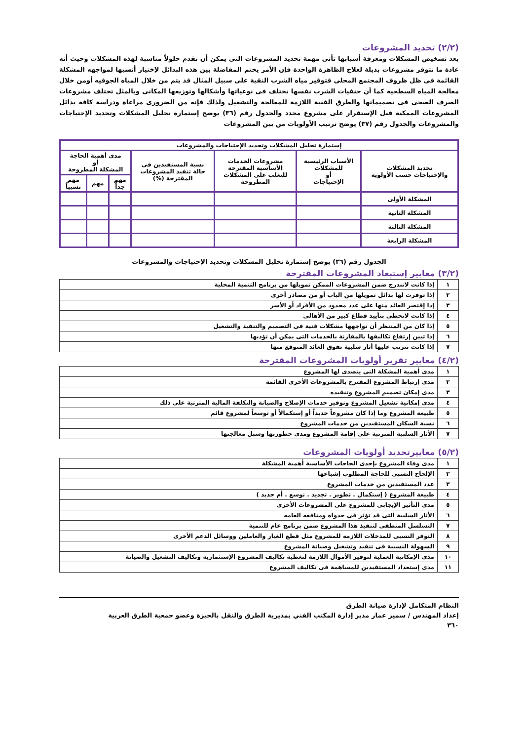(٢/٢) تحديد المشروعات
بعد تشخيص المشكلات ومعرفة أسبابها تأتى مهمة تحديد المشروعات التى يمكن أن تقدم حلولاً مناسبة لهذه المشكلات وحيث أنه عادة ما تتوفر مشروعات بديلة لعلاج الظاهرة الواحدة فإن الأمر يحتم المفاضلة بين هذه البدائل لإختيار أنسبها لمواجهه المشكلة القائمة فى ظل ظروف المجتمع المحلى فتوفير مياه الشرب النقية على سبيل المثال قد يتم من خلال المياه الجوفيه أومن خلال معالجة المياه السطحية كما أن حنفيات الشرب نفسها تختلف فى نوعياتها وأشكالها وتوزيعها المكانى وبالمثل تختلف مشروعات الصرف الصحى فى تصميماتها والطرق الفنية اللازمة للمعالجة والتشغيل ولذلك فإنه من الضرورى مراعاة ودراسة كافة بدائل المشروعات الممكنة قبل الإستقرار على مشروع محدد والجدول رقم (٣٦) يوضح إستمارة تحليل المشكلات وتحديد الإحتياجات والمشروعات والجدول رقم (٣٧) يوضح ترتيب الأولويات من بين المشروعات
| إستمارة تحليل المشكلات وتحديد الإحتياجات والمشروعات | | | | | | |
| --- | --- | --- | --- | --- | --- | --- |
| تحديد المشكلات والإحتياجات حسب الأولوية | الأسباب الرئيسية للمشكلات أو الإحتياجات | مشروعات الخدمات الأساسية المقترحة للتغلب على المشكلات المطروحة | نسبة المستفيدين فى حالة تنفيذ المشروعات المقترحة (%) | مدى أهمية الحاجة أو المشكلة المطروحة | | |
| | | | | مهم جداً | مهم | مهم نسبياً |
| المشكلة الأولى | | | | | | |
| المشكلة الثانية | | | | | | |
| المشكلة الثالثة | | | | | | |
| المشكلة الرابعة | | | | | | |
الجدول رقم (٣٦) يوضح إستمارة تحليل المشكلات وتحديد الإحتياجات والمشروعات
(٣/٢) معايير إستبعاد المشروعات المقترحة
| ١ | إذا كانت لاتندرج ضمن المشروعات الممكن تمويلها من برنامج التنمية المحلية |
| ٢ | إذا توفرت لها بدائل تمويلها من الباب أو من مصادر أخرى |
| ٣ | إذا إقتصر العائد منها على عدد محدود من الأفراد أو الأسر |
| ٤ | إذا كانت لاتحظى بتأييد قطاع كبير من الأهالى |
| ٥ | إذا كان من المنتظر أن تواجهها مشكلات فنية فى التصميم والتنفيذ والتشغيل |
| ٦ | إذا تبين إرتفاع تكاليفها بالمقارنة بالخدمات التى يمكن أن تؤديها |
| ٧ | إذا كانت تترتب عليها أثار سلبية تفوق العائد المتوقع منها |
(٤/٢) معايير تقرير أولويات المشروعات المقترحة
| ١ | مدى أهمية المشكلة التى يتصدى لها المشروع |
| ٢ | مدى إرتباط المشروع المقترح بالمشروعات الأخرى القائمة |
| ٣ | مدى إمكان تصميم المشروع وتنفيذه |
| ٤ | مدى إمكانية تشغيل المشروع وتوفير خدمات الإصلاح والصيانة والتكلفة المالية المترتبة على ذلك |
| ٥ | طبيعة المشروع وما إذا كان مشروعاً جديداً أو إستكمالاً أو توسعاً لمشروع قائم |
| ٦ | نسبة السكان المستفيدين من خدمات المشروع |
| ٧ | الأثار السلبية المترتبة على إقامة المشروع ومدى خطورتها وسبل معالجتها |
(٥/٢) معاييرتحديد أولويات المشروعات
| ١ | مدى وفاء المشروع بإحدى الحاجات الأساسية أهمية المشكلة |
| ٢ | الإلحاح النسبى للحاجة المطلوب إشباعها |
| ٣ | عدد المستفيدين من خدمات المشروع |
| ٤ | طبيعة المشروع ( إستكمال . تطوير . تجديد . توسع . أم جديد ) |
| ٥ | مدى التأثير الإيجابى للمشروع على المشروعات الأخرى |
| ٦ | الأثار السلبية التى قد تؤثر فى جدواه ومنافعه العامه |
| ٧ | التسلسل المنطقى لتنفيذ هذا المشروع ضمن برنامج عام للتنمية |
| ٨ | التوفر النسبى للمدخلات اللازمه للمشروع مثل قطع الغيار والعاملين ووسائل الدعم الأخرى |
| ٩ | السهولة النسبية فى تنفيذ وتشغيل وصيانة المشروع |
| ١٠ | مدى الإمكانية العملية لتوفير الأموال اللازمة لتغطية تكاليف المشروع الإستثمارية وتكاليف التشغيل والصيانة |
| ١١ | مدى إستعداد المستفيدين للمساهمة فى تكاليف المشروع |
النظام المتكامل لإدارة صيانة الطرق
إعداد المهندس / سمير عمار مدير إدارة المكتب الفني بمديرية الطرق والنقل بالجيزة وعضو جمعية الطرق العربية
٣٦٠